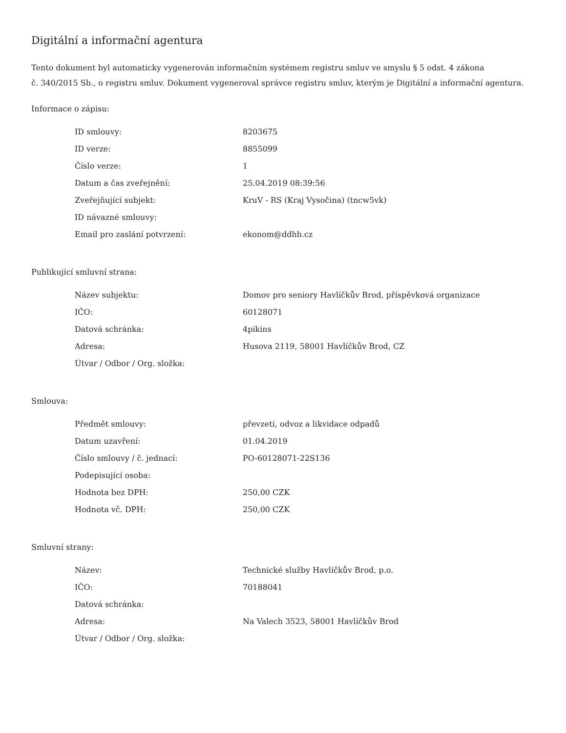Digitální a informační agentura
Tento dokument byl automaticky vygenerován informačním systémem registru smluv ve smyslu § 5 odst. 4 zákona
č. 340/2015 Sb., o registru smluv. Dokument vygeneroval správce registru smluv, kterým je Digitální a informační agentura.
Informace o zápisu:
| ID smlouvy: | 8203675 |
| ID verze: | 8855099 |
| Číslo verze: | 1 |
| Datum a čas zveřejnění: | 25.04.2019 08:39:56 |
| Zveřejňující subjekt: | KruV - RS (Kraj Vysočina) (tncw5vk) |
| ID návazné smlouvy: | |
| Email pro zaslání potvrzení: | ekonom@ddhb.cz |
Publikující smluvní strana:
| Název subjektu: | Domov pro seniory Havlíčkův Brod, příspěvková organizace |
| IČO: | 60128071 |
| Datová schránka: | 4pikins |
| Adresa: | Husova 2119, 58001 Havlíčkův Brod, CZ |
| Útvar / Odbor / Org. složka: | |
Smlouva:
| Předmět smlouvy: | převzetí, odvoz a likvidace odpadů |
| Datum uzavření: | 01.04.2019 |
| Číslo smlouvy / č. jednací: | PO-60128071-22S136 |
| Podepisující osoba: | |
| Hodnota bez DPH: | 250,00 CZK |
| Hodnota vč. DPH: | 250,00 CZK |
Smluvní strany:
| Název: | Technické služby Havlíčkův Brod, p.o. |
| IČO: | 70188041 |
| Datová schránka: | |
| Adresa: | Na Valech 3523, 58001 Havlíčkův Brod |
| Útvar / Odbor / Org. složka: | |